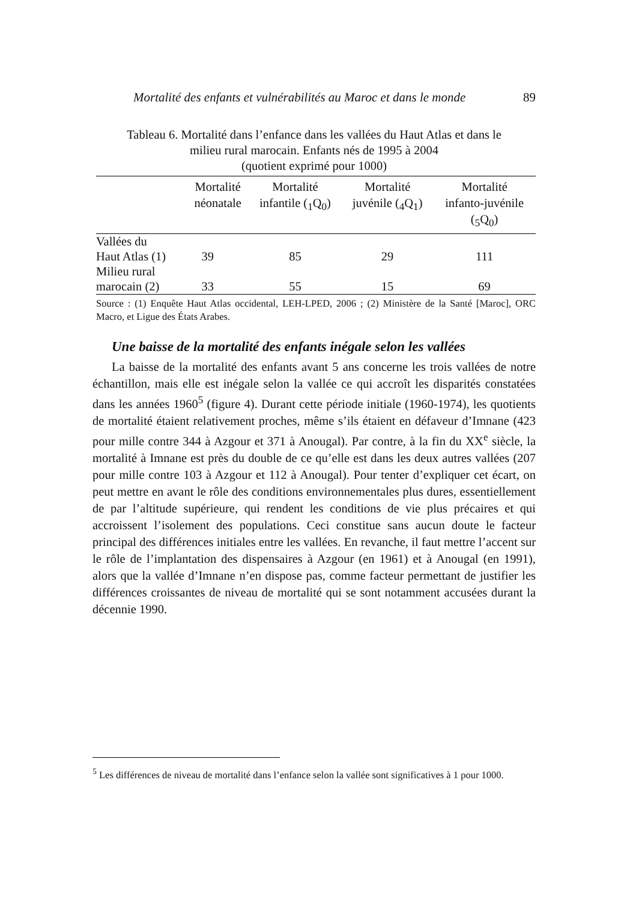Mortalité des enfants et vulnérabilités au Maroc et dans le monde 89
Tableau 6. Mortalité dans l’enfance dans les vallées du Haut Atlas et dans le
milieu rural marocain. Enfants nés de 1995 à 2004
(quotient exprimé pour 1000)
| | Mortalité néonatale | Mortalité infantile (<sub>1</sub>Q<sub>0</sub>) | Mortalité juvénile (<sub>4</sub>Q<sub>1</sub>) | Mortalité infanto-juvénile (<sub>5</sub>Q<sub>0</sub>) |
| --- | --- | --- | --- | --- |
| Vallées du Haut Atlas (1) | 39 | 85 | 29 | 111 |
| Milieu rural marocain (2) | 33 | 55 | 15 | 69 |
Source : (1) Enquête Haut Atlas occidental, LEH-LPED, 2006 ; (2) Ministère de la Santé [Maroc], ORC Macro, et Ligue des États Arabes.
Une baisse de la mortalité des enfants inégale selon les vallées
La baisse de la mortalité des enfants avant 5 ans concerne les trois vallées de notre échantillon, mais elle est inégale selon la vallée ce qui accroît les disparités constatées dans les années 1960<sup>5</sup> (figure 4). Durant cette période initiale (1960-1974), les quotients de mortalité étaient relativement proches, même s’ils étaient en défaveur d’Imnane (423 pour mille contre 344 à Azgour et 371 à Anougal). Par contre, à la fin du XX<sup>e</sup> siècle, la mortalité à Imnane est près du double de ce qu’elle est dans les deux autres vallées (207 pour mille contre 103 à Azgour et 112 à Anougal). Pour tenter d’expliquer cet écart, on peut mettre en avant le rôle des conditions environnementales plus dures, essentiellement de par l’altitude supérieure, qui rendent les conditions de vie plus précaires et qui accroissent l’isolement des populations. Ceci constitue sans aucun doute le facteur principal des différences initiales entre les vallées. En revanche, il faut mettre l’accent sur le rôle de l’implantation des dispensaires à Azgour (en 1961) et à Anougal (en 1991), alors que la vallée d’Imnane n’en dispose pas, comme facteur permettant de justifier les différences croissantes de niveau de mortalité qui se sont notamment accusées durant la décennie 1990.
<sup>5</sup> Les différences de niveau de mortalité dans l’enfance selon la vallée sont significatives à 1 pour 1000.